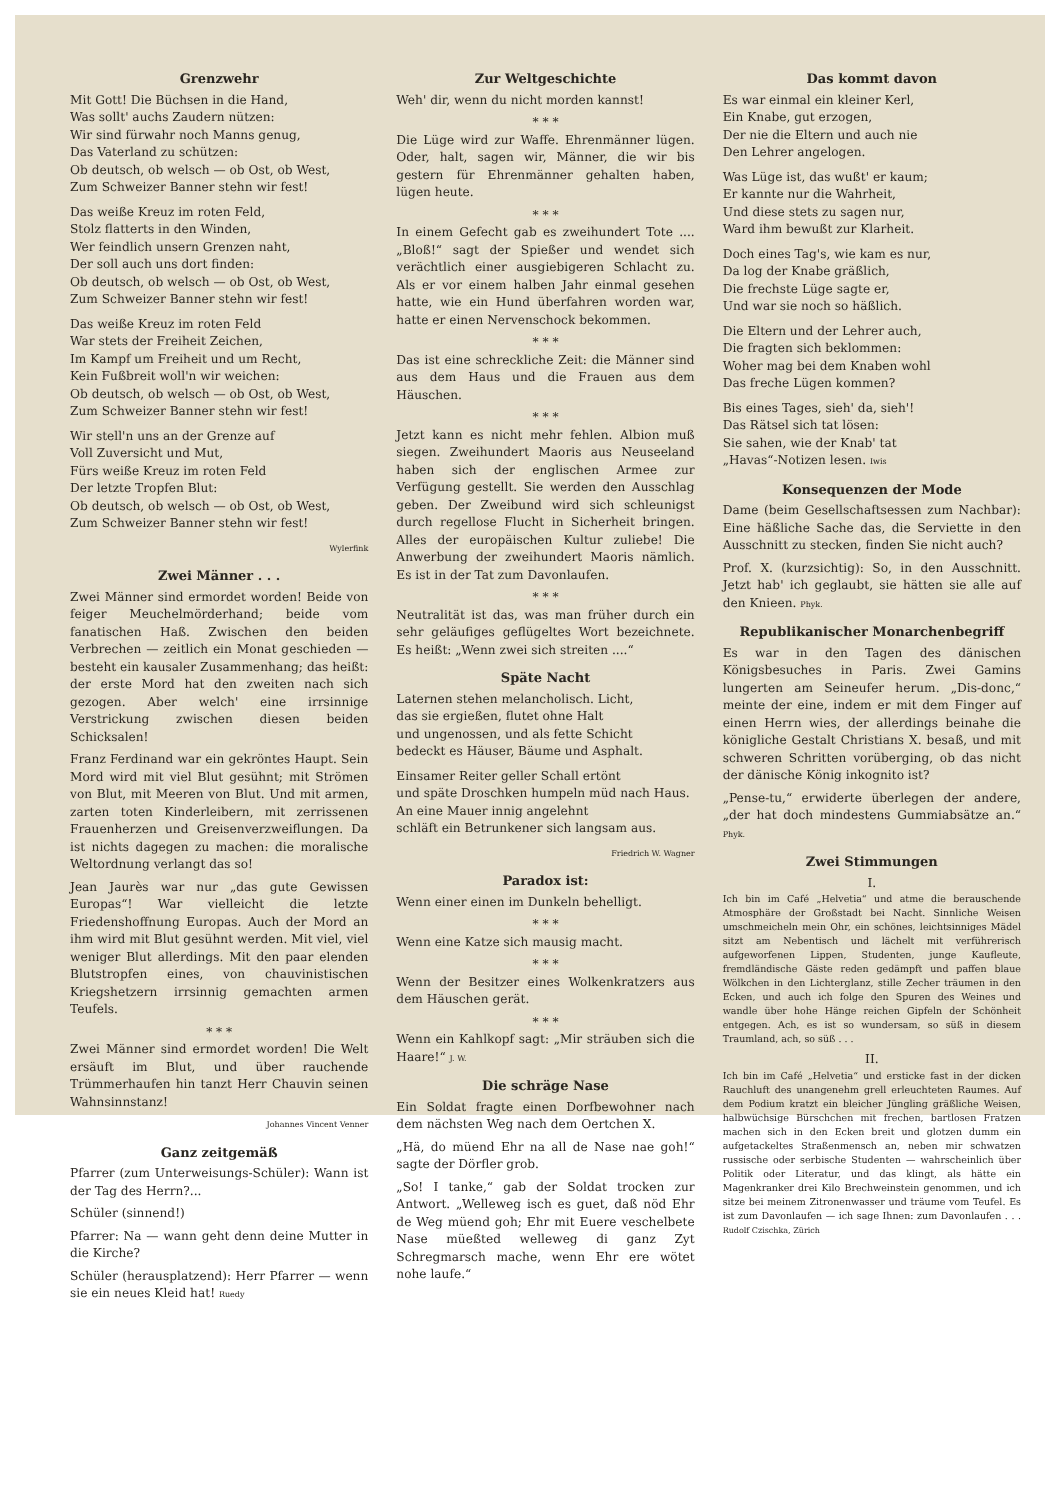Grenzwehr
Mit Gott! Die Büchsen in die Hand,
Was sollt' auchs Zaudern nützen:
Wir sind fürwahr noch Manns genug,
Das Vaterland zu schützen:
Ob deutsch, ob welsch — ob Ost, ob West,
Zum Schweizer Banner stehn wir fest!
Das weiße Kreuz im roten Feld,
Stolz flatterts in den Winden,
Wer feindlich unsern Grenzen naht,
Der soll auch uns dort finden:
Ob deutsch, ob welsch — ob Ost, ob West,
Zum Schweizer Banner stehn wir fest!
Das weiße Kreuz im roten Feld
War stets der Freiheit Zeichen,
Im Kampf um Freiheit und um Recht,
Kein Fußbreit woll'n wir weichen:
Ob deutsch, ob welsch — ob Ost, ob West,
Zum Schweizer Banner stehn wir fest!
Wir stell'n uns an der Grenze auf
Voll Zuversicht und Mut,
Fürs weiße Kreuz im roten Feld
Der letzte Tropfen Blut:
Ob deutsch, ob welsch — ob Ost, ob West,
Zum Schweizer Banner stehn wir fest!
Wylerfink
Zwei Männer . . .
Zwei Männer sind ermordet worden! Beide von feiger Meuchelmörderhand; beide vom fanatischen Haß. Zwischen den beiden Verbrechen — zeitlich ein Monat geschieden — besteht ein kausaler Zusammenhang; das heißt: der erste Mord hat den zweiten nach sich gezogen. Aber welch' eine irrsinnige Verstrickung zwischen diesen beiden Schicksalen!
Franz Ferdinand war ein gekröntes Haupt. Sein Mord wird mit viel Blut gesühnt; mit Strömen von Blut, mit Meeren von Blut. Und mit armen, zarten toten Kinderleibern, mit zerrissenen Frauenherzen und Greisenverzweiflungen. Da ist nichts dagegen zu machen: die moralische Weltordnung verlangt das so!
Jean Jaurès war nur „das gute Gewissen Europas“! War vielleicht die letzte Friedenshoffnung Europas. Auch der Mord an ihm wird mit Blut gesühnt werden. Mit viel, viel weniger Blut allerdings. Mit den paar elenden Blutstropfen eines, von chauvinistischen Kriegshetzern irrsinnig gemachten armen Teufels.
* * *
Zwei Männer sind ermordet worden! Die Welt ersäuft im Blut, und über rauchende Trümmerhaufen hin tanzt Herr Chauvin seinen Wahnsinnstanz!
Johannes Vincent Venner
Ganz zeitgemäß
Pfarrer (zum Unterweisungs-Schüler): Wann ist der Tag des Herrn?...
Schüler (sinnend!)
Pfarrer: Na — wann geht denn deine Mutter in die Kirche?
Schüler (herausplatzend): Herr Pfarrer — wenn sie ein neues Kleid hat! Ruedy
Zur Weltgeschichte
Weh' dir, wenn du nicht morden kannst!
* * *
Die Lüge wird zur Waffe. Ehrenmänner lügen. Oder, halt, sagen wir, Männer, die wir bis gestern für Ehrenmänner gehalten haben, lügen heute.
* * *
In einem Gefecht gab es zweihundert Tote .... „Bloß!“ sagt der Spießer und wendet sich verächtlich einer ausgiebigeren Schlacht zu. Als er vor einem halben Jahr einmal gesehen hatte, wie ein Hund überfahren worden war, hatte er einen Nervenschock bekommen.
* * *
Das ist eine schreckliche Zeit: die Männer sind aus dem Haus und die Frauen aus dem Häuschen.
* * *
Jetzt kann es nicht mehr fehlen. Albion muß siegen. Zweihundert Maoris aus Neuseeland haben sich der englischen Armee zur Verfügung gestellt. Sie werden den Ausschlag geben. Der Zweibund wird sich schleunigst durch regellose Flucht in Sicherheit bringen. Alles der europäischen Kultur zuliebe! Die Anwerbung der zweihundert Maoris nämlich. Es ist in der Tat zum Davonlaufen.
* * *
Neutralität ist das, was man früher durch ein sehr geläufiges geflügeltes Wort bezeichnete. Es heißt: „Wenn zwei sich streiten ....“
Späte Nacht
Laternen stehen melancholisch. Licht,
das sie ergießen, flutet ohne Halt
und ungenossen, und als fette Schicht
bedeckt es Häuser, Bäume und Asphalt.
Einsamer Reiter geller Schall ertönt
und späte Droschken humpeln müd nach Haus.
An eine Mauer innig angelehnt
schläft ein Betrunkener sich langsam aus.
Friedrich W. Wagner
Paradox ist:
Wenn einer einen im Dunkeln behelligt.
* * *
Wenn eine Katze sich mausig macht.
* * *
Wenn der Besitzer eines Wolkenkratzers aus dem Häuschen gerät.
* * *
Wenn ein Kahlkopf sagt: „Mir sträuben sich die Haare!“ J. W.
Die schräge Nase
Ein Soldat fragte einen Dorfbewohner nach dem nächsten Weg nach dem Oertchen X.
„Hä, do müend Ehr na all de Nase nae goh!“ sagte der Dörfler grob.
„So! I tanke,“ gab der Soldat trocken zur Antwort. „Welleweg isch es guet, daß nöd Ehr de Weg müend goh; Ehr mit Euere veschelbete Nase müeßted welleweg di ganz Zyt Schregmarsch mache, wenn Ehr ere wötet nohe laufe.“
Das kommt davon
Es war einmal ein kleiner Kerl,
Ein Knabe, gut erzogen,
Der nie die Eltern und auch nie
Den Lehrer angelogen.
Was Lüge ist, das wußt' er kaum;
Er kannte nur die Wahrheit,
Und diese stets zu sagen nur,
Ward ihm bewußt zur Klarheit.
Doch eines Tag's, wie kam es nur,
Da log der Knabe gräßlich,
Die frechste Lüge sagte er,
Und war sie noch so häßlich.
Die Eltern und der Lehrer auch,
Die fragten sich beklommen:
Woher mag bei dem Knaben wohl
Das freche Lügen kommen?
Bis eines Tages, sieh' da, sieh'!
Das Rätsel sich tat lösen:
Sie sahen, wie der Knab' tat
„Havas“-Notizen lesen. Iwis
Konsequenzen der Mode
Dame (beim Gesellschaftsessen zum Nachbar): Eine häßliche Sache das, die Serviette in den Ausschnitt zu stecken, finden Sie nicht auch?
Prof. X. (kurzsichtig): So, in den Ausschnitt. Jetzt hab' ich geglaubt, sie hätten sie alle auf den Knieen. Phyk.
Republikanischer Monarchenbegriff
Es war in den Tagen des dänischen Königsbesuches in Paris. Zwei Gamins lungerten am Seineufer herum. „Dis-donc,“ meinte der eine, indem er mit dem Finger auf einen Herrn wies, der allerdings beinahe die königliche Gestalt Christians X. besaß, und mit schweren Schritten vorüberging, ob das nicht der dänische König inkognito ist?
„Pense-tu,“ erwiderte überlegen der andere, „der hat doch mindestens Gummiabsätze an.“ Phyk.
Zwei Stimmungen
I.
Ich bin im Café „Helvetia“ und atme die berauschende Atmosphäre der Großstadt bei Nacht. Sinnliche Weisen umschmeicheln mein Ohr, ein schönes, leichtsinniges Mädel sitzt am Nebentisch und lächelt mit verführerisch aufgeworfenen Lippen, Studenten, junge Kaufleute, fremdländische Gäste reden gedämpft und paffen blaue Wölkchen in den Lichterglanz, stille Zecher träumen in den Ecken, und auch ich folge den Spuren des Weines und wandle über hohe Hänge reichen Gipfeln der Schönheit entgegen. Ach, es ist so wundersam, so süß in diesem Traumland, ach, so süß . . .
II.
Ich bin im Café „Helvetia“ und ersticke fast in der dicken Rauchluft des unangenehm grell erleuchteten Raumes. Auf dem Podium kratzt ein bleicher Jüngling gräßliche Weisen, halbwüchsige Bürschchen mit frechen, bartlosen Fratzen machen sich in den Ecken breit und glotzen dumm ein aufgetackeltes Straßenmensch an, neben mir schwatzen russische oder serbische Studenten — wahrscheinlich über Politik oder Literatur, und das klingt, als hätte ein Magenkranker drei Kilo Brechweinstein genommen, und ich sitze bei meinem Zitronenwasser und träume vom Teufel. Es ist zum Davonlaufen — ich sage Ihnen: zum Davonlaufen . . . Rudolf Czischka, Zürich